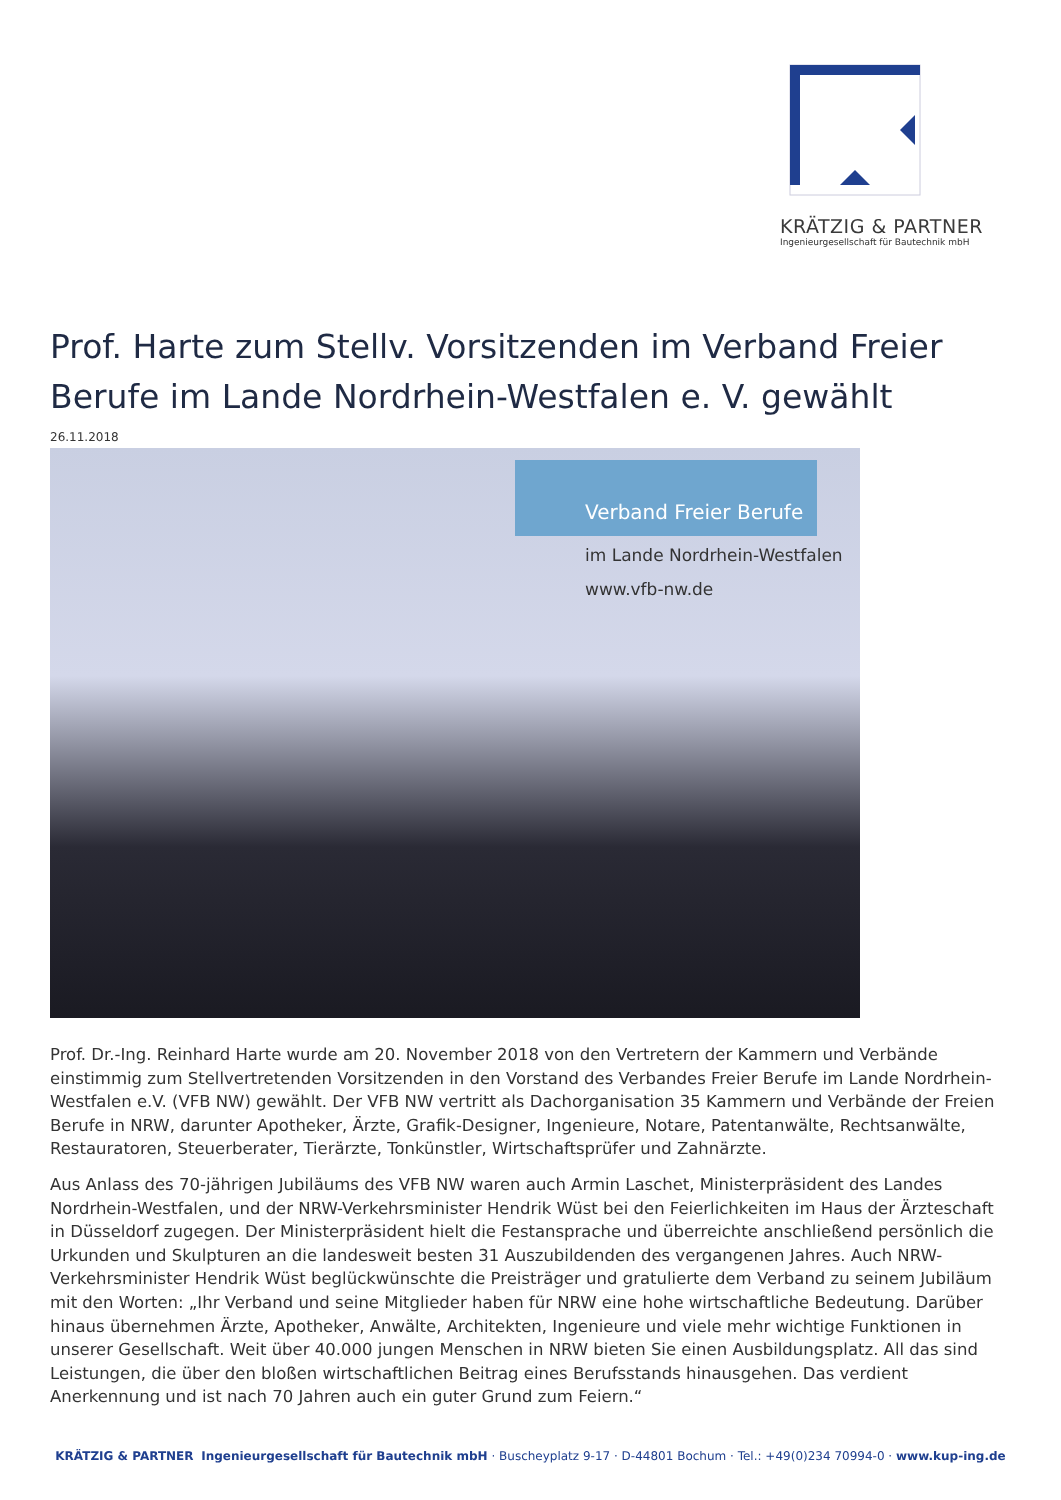KRÄTZIG & PARTNER
Ingenieurgesellschaft für Bautechnik mbH
Prof. Harte zum Stellv. Vorsitzenden im Verband Freier Berufe im Lande Nordrhein-Westfalen e. V. gewählt
26.11.2018
Verband Freier Berufe
im Lande Nordrhein-Westfalen
www.vfb-nw.de
Prof. Dr.-Ing. Reinhard Harte wurde am 20. November 2018 von den Vertretern der Kammern und Verbände einstimmig zum Stellvertretenden Vorsitzenden in den Vorstand des Verbandes Freier Berufe im Lande Nordrhein-Westfalen e.V. (VFB NW) gewählt. Der VFB NW vertritt als Dachorganisation 35 Kammern und Verbände der Freien Berufe in NRW, darunter Apotheker, Ärzte, Grafik-Designer, Ingenieure, Notare, Patentanwälte, Rechtsanwälte, Restauratoren, Steuerberater, Tierärzte, Tonkünstler, Wirtschaftsprüfer und Zahnärzte.
Aus Anlass des 70-jährigen Jubiläums des VFB NW waren auch Armin Laschet, Ministerpräsident des Landes Nordrhein-Westfalen, und der NRW-Verkehrsminister Hendrik Wüst bei den Feierlichkeiten im Haus der Ärzteschaft in Düsseldorf zugegen. Der Ministerpräsident hielt die Festansprache und überreichte anschließend persönlich die Urkunden und Skulpturen an die landesweit besten 31 Auszubildenden des vergangenen Jahres. Auch NRW-Verkehrsminister Hendrik Wüst beglückwünschte die Preisträger und gratulierte dem Verband zu seinem Jubiläum mit den Worten: „Ihr Verband und seine Mitglieder haben für NRW eine hohe wirtschaftliche Bedeutung. Darüber hinaus übernehmen Ärzte, Apotheker, Anwälte, Architekten, Ingenieure und viele mehr wichtige Funktionen in unserer Gesellschaft. Weit über 40.000 jungen Menschen in NRW bieten Sie einen Ausbildungsplatz. All das sind Leistungen, die über den bloßen wirtschaftlichen Beitrag eines Berufsstands hinausgehen. Das verdient Anerkennung und ist nach 70 Jahren auch ein guter Grund zum Feiern.“
KRÄTZIG & PARTNER Ingenieurgesellschaft für Bautechnik mbH · Buscheyplatz 9-17 · D-44801 Bochum · Tel.: +49(0)234 70994-0 · www.kup-ing.de